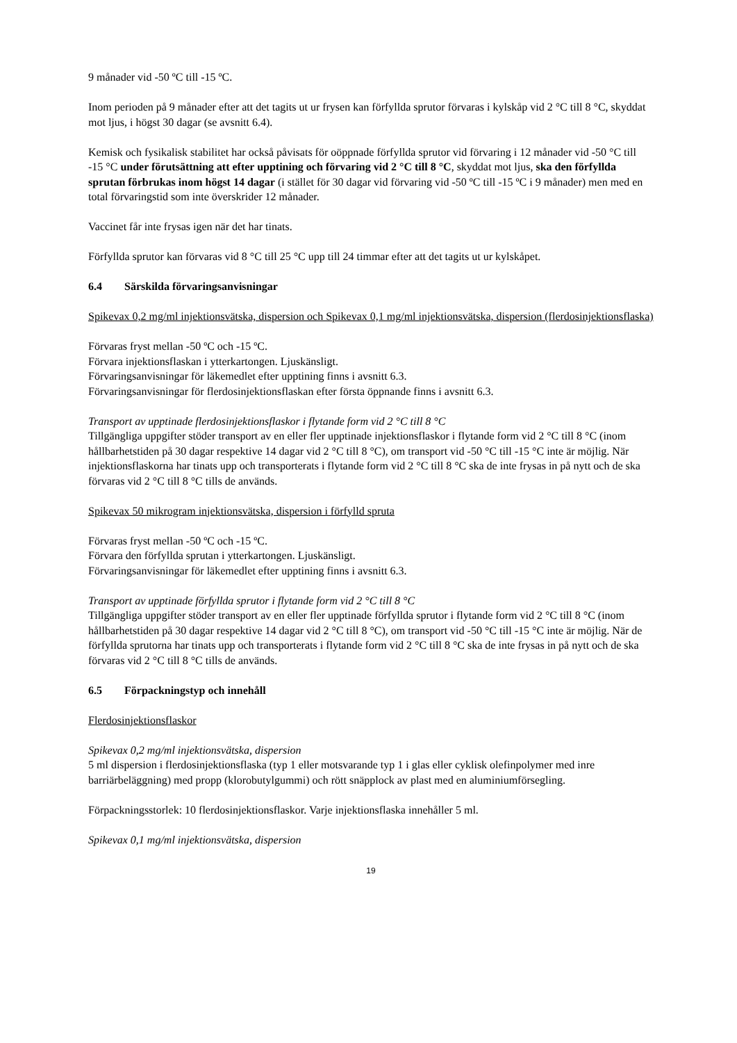9 månader vid -50 ºC till -15 ºC.
Inom perioden på 9 månader efter att det tagits ut ur frysen kan förfyllda sprutor förvaras i kylskåp vid 2 °C till 8 °C, skyddat mot ljus, i högst 30 dagar (se avsnitt 6.4).
Kemisk och fysikalisk stabilitet har också påvisats för oöppnade förfyllda sprutor vid förvaring i 12 månader vid -50 °C till -15 °C under förutsättning att efter upptining och förvaring vid 2 °C till 8 °C, skyddat mot ljus, ska den förfyllda sprutan förbrukas inom högst 14 dagar (i stället för 30 dagar vid förvaring vid -50 ºC till -15 ºC i 9 månader) men med en total förvaringstid som inte överskrider 12 månader.
Vaccinet får inte frysas igen när det har tinats.
Förfyllda sprutor kan förvaras vid 8 °C till 25 °C upp till 24 timmar efter att det tagits ut ur kylskåpet.
6.4 Särskilda förvaringsanvisningar
Spikevax 0,2 mg/ml injektionsvätska, dispersion och Spikevax 0,1 mg/ml injektionsvätska, dispersion (flerdosinjektionsflaska)
Förvaras fryst mellan -50 ºC och -15 ºC.
Förvara injektionsflaskan i ytterkartongen. Ljuskänsligt.
Förvaringsanvisningar för läkemedlet efter upptining finns i avsnitt 6.3.
Förvaringsanvisningar för flerdosinjektionsflaskan efter första öppnande finns i avsnitt 6.3.
Transport av upptinade flerdosinjektionsflaskor i flytande form vid 2 °C till 8 °C
Tillgängliga uppgifter stöder transport av en eller fler upptinade injektionsflaskor i flytande form vid 2 °C till 8 °C (inom hållbarhetstiden på 30 dagar respektive 14 dagar vid 2 °C till 8 °C), om transport vid -50 °C till -15 °C inte är möjlig. När injektionsflaskorna har tinats upp och transporterats i flytande form vid 2 °C till 8 °C ska de inte frysas in på nytt och de ska förvaras vid 2 °C till 8 °C tills de används.
Spikevax 50 mikrogram injektionsvätska, dispersion i förfylld spruta
Förvaras fryst mellan -50 ºC och -15 ºC.
Förvara den förfyllda sprutan i ytterkartongen. Ljuskänsligt.
Förvaringsanvisningar för läkemedlet efter upptining finns i avsnitt 6.3.
Transport av upptinade förfyllda sprutor i flytande form vid 2 °C till 8 °C
Tillgängliga uppgifter stöder transport av en eller fler upptinade förfyllda sprutor i flytande form vid 2 °C till 8 °C (inom hållbarhetstiden på 30 dagar respektive 14 dagar vid 2 °C till 8 °C), om transport vid -50 °C till -15 °C inte är möjlig. När de förfyllda sprutorna har tinats upp och transporterats i flytande form vid 2 °C till 8 °C ska de inte frysas in på nytt och de ska förvaras vid 2 °C till 8 °C tills de används.
6.5 Förpackningstyp och innehåll
Flerdosinjektionsflaskor
Spikevax 0,2 mg/ml injektionsvätska, dispersion
5 ml dispersion i flerdosinjektionsflaska (typ 1 eller motsvarande typ 1 i glas eller cyklisk olefinpolymer med inre barriärbeläggning) med propp (klorobutylgummi) och rött snäpplock av plast med en aluminiumförsegling.
Förpackningsstorlek: 10 flerdosinjektionsflaskor. Varje injektionsflaska innehåller 5 ml.
Spikevax 0,1 mg/ml injektionsvätska, dispersion
19